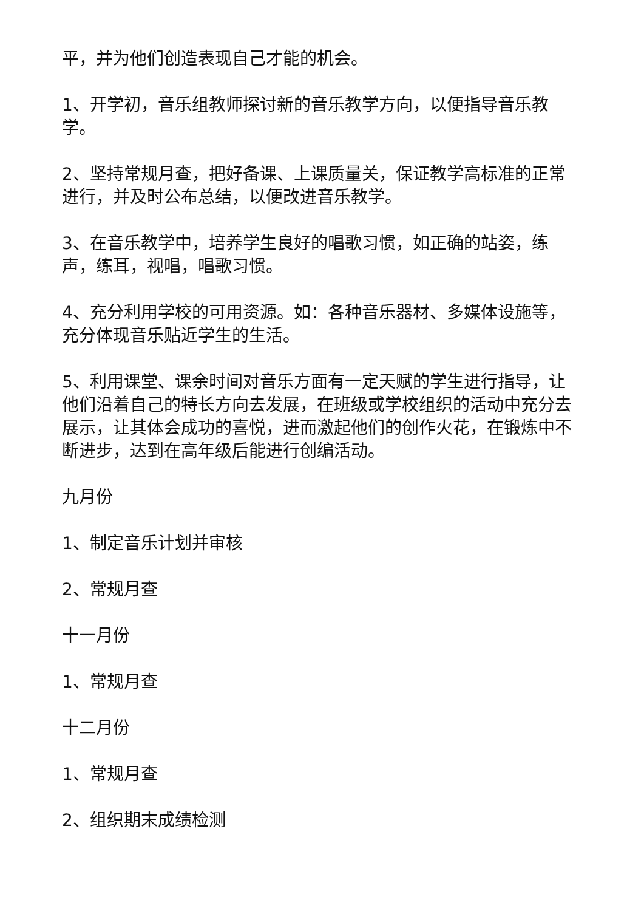平，并为他们创造表现自己才能的机会。
1、开学初，音乐组教师探讨新的音乐教学方向，以便指导音乐教学。
2、坚持常规月查，把好备课、上课质量关，保证教学高标准的正常进行，并及时公布总结，以便改进音乐教学。
3、在音乐教学中，培养学生良好的唱歌习惯，如正确的站姿，练声，练耳，视唱，唱歌习惯。
4、充分利用学校的可用资源。如：各种音乐器材、多媒体设施等，充分体现音乐贴近学生的生活。
5、利用课堂、课余时间对音乐方面有一定天赋的学生进行指导，让他们沿着自己的特长方向去发展，在班级或学校组织的活动中充分去展示，让其体会成功的喜悦，进而激起他们的创作火花，在锻炼中不断进步，达到在高年级后能进行创编活动。
九月份
1、制定音乐计划并审核
2、常规月查
十一月份
1、常规月查
十二月份
1、常规月查
2、组织期末成绩检测